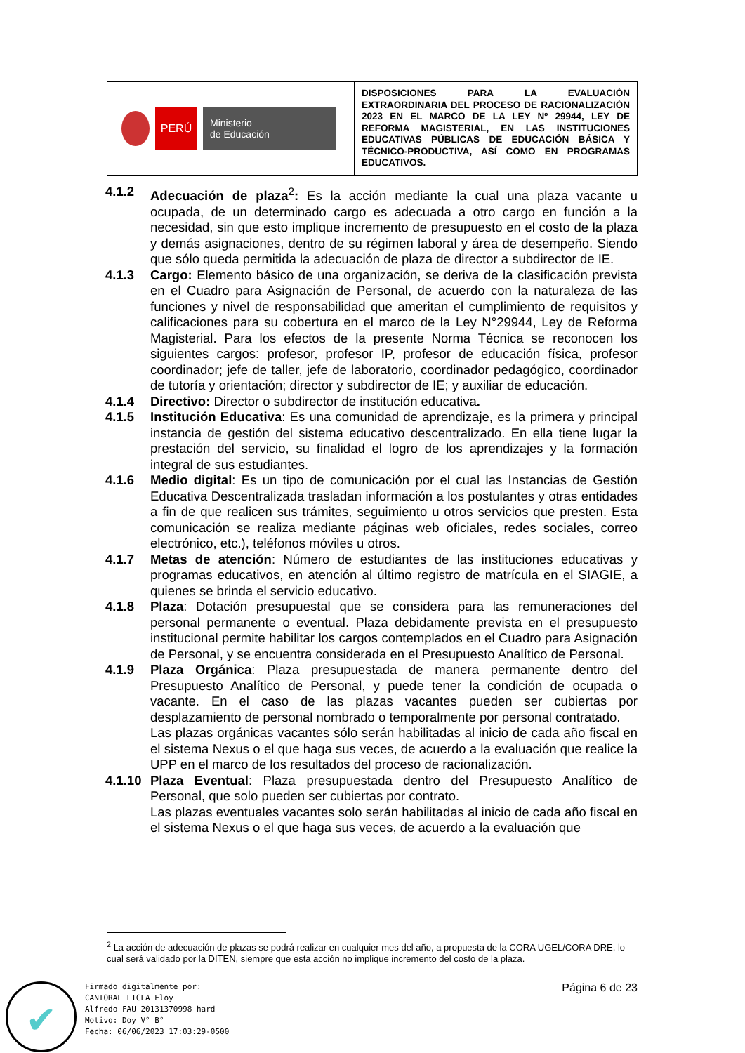| PERÚ Ministerio de Educación | DISPOSICIONES PARA LA EVALUACIÓN EXTRAORDINARIA DEL PROCESO DE RACIONALIZACIÓN 2023 EN EL MARCO DE LA LEY Nº 29944, LEY DE REFORMA MAGISTERIAL, EN LAS INSTITUCIONES EDUCATIVAS PÚBLICAS DE EDUCACIÓN BÁSICA Y TÉCNICO-PRODUCTIVA, ASÍ COMO EN PROGRAMAS EDUCATIVOS. |
4.1.2 Adecuación de plaza<sup>2</sup>: Es la acción mediante la cual una plaza vacante u ocupada, de un determinado cargo es adecuada a otro cargo en función a la necesidad, sin que esto implique incremento de presupuesto en el costo de la plaza y demás asignaciones, dentro de su régimen laboral y área de desempeño. Siendo que sólo queda permitida la adecuación de plaza de director a subdirector de IE.
4.1.3 Cargo: Elemento básico de una organización, se deriva de la clasificación prevista en el Cuadro para Asignación de Personal, de acuerdo con la naturaleza de las funciones y nivel de responsabilidad que ameritan el cumplimiento de requisitos y calificaciones para su cobertura en el marco de la Ley N°29944, Ley de Reforma Magisterial. Para los efectos de la presente Norma Técnica se reconocen los siguientes cargos: profesor, profesor IP, profesor de educación física, profesor coordinador; jefe de taller, jefe de laboratorio, coordinador pedagógico, coordinador de tutoría y orientación; director y subdirector de IE; y auxiliar de educación.
4.1.4 Directivo: Director o subdirector de institución educativa.
4.1.5 Institución Educativa: Es una comunidad de aprendizaje, es la primera y principal instancia de gestión del sistema educativo descentralizado. En ella tiene lugar la prestación del servicio, su finalidad el logro de los aprendizajes y la formación integral de sus estudiantes.
4.1.6 Medio digital: Es un tipo de comunicación por el cual las Instancias de Gestión Educativa Descentralizada trasladan información a los postulantes y otras entidades a fin de que realicen sus trámites, seguimiento u otros servicios que presten. Esta comunicación se realiza mediante páginas web oficiales, redes sociales, correo electrónico, etc.), teléfonos móviles u otros.
4.1.7 Metas de atención: Número de estudiantes de las instituciones educativas y programas educativos, en atención al último registro de matrícula en el SIAGIE, a quienes se brinda el servicio educativo.
4.1.8 Plaza: Dotación presupuestal que se considera para las remuneraciones del personal permanente o eventual. Plaza debidamente prevista en el presupuesto institucional permite habilitar los cargos contemplados en el Cuadro para Asignación de Personal, y se encuentra considerada en el Presupuesto Analítico de Personal.
4.1.9 Plaza Orgánica: Plaza presupuestada de manera permanente dentro del Presupuesto Analítico de Personal, y puede tener la condición de ocupada o vacante. En el caso de las plazas vacantes pueden ser cubiertas por desplazamiento de personal nombrado o temporalmente por personal contratado.
Las plazas orgánicas vacantes sólo serán habilitadas al inicio de cada año fiscal en el sistema Nexus o el que haga sus veces, de acuerdo a la evaluación que realice la UPP en el marco de los resultados del proceso de racionalización.
4.1.10
Plaza Eventual: Plaza presupuestada dentro del Presupuesto Analítico de Personal, que solo pueden ser cubiertas por contrato.
Las plazas eventuales vacantes solo serán habilitadas al inicio de cada año fiscal en el sistema Nexus o el que haga sus veces, de acuerdo a la evaluación que
<sup>2</sup> La acción de adecuación de plazas se podrá realizar en cualquier mes del año, a propuesta de la CORA UGEL/CORA DRE, lo cual será validado por la DITEN, siempre que esta acción no implique incremento del costo de la plaza.
Página 6 de 23
✔
Firmado digitalmente por:
CANTORAL LICLA Eloy
Alfredo FAU 20131370998 hard
Motivo: Doy V° B°
Fecha: 06/06/2023 17:03:29-0500